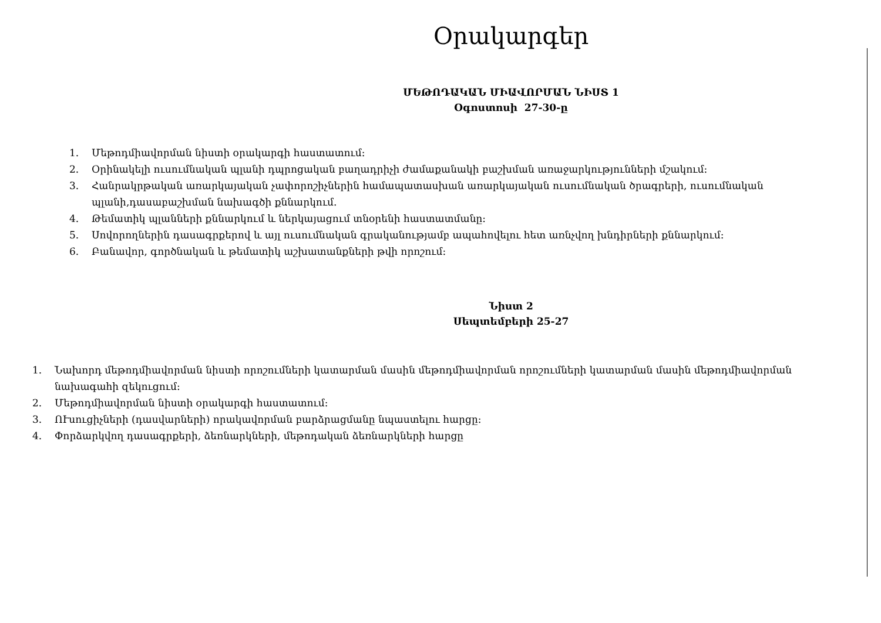Օրակարգեր
ՄԵԹՈԴԱԿԱՆ ՄԻԱՎՈՐՄԱՆ ՆԻՍՏ 1
Օգոստոսի 27-30-ը
1. Մեթոդմիավորման նիստի օրակարգի հաստատում:
2. Օրինակելի ուսումնական պլանի դպրոցական բաղադրիչի ժամաքանակի բաշխման առաջարկությունների մշակում:
3. Հանրակրթական առարկայական չափորոշիչներին համապատասխան առարկայական ուսումնական ծրագրերի, ուսումնական պլանի,դասաբաշխման նախագծի քննարկում.
4. Թեմատիկ պլանների քննարկում և ներկայացում տնօրենի հաստատմանը:
5. Սովորողներին դասագրքերով և այլ ուսումնական գրականությամբ ապահովելու հետ առնչվող խնդիրների քննարկում:
6. Բանավոր, գործնական և թեմատիկ աշխատանքների թվի որոշում:
Նիստ 2
Սեպտեմբերի 25-27
1. Նախորդ մեթոդմիավորման նիստի որոշումների կատարման մասին մեթոդմիավորման որոշումների կատարման մասին մեթոդմիավորման նախագահի զեկուցում:
2. Մեթոդմիավորման նիստի օրակարգի հաստատում:
3. ՈՒսուցիչների (դասվարների) որակավորման բարձրացմանը նպաստելու հարցը:
4. Փորձարկվող դասագրքերի, ձեռնարկների, մեթոդական ձեռնարկների հարցը